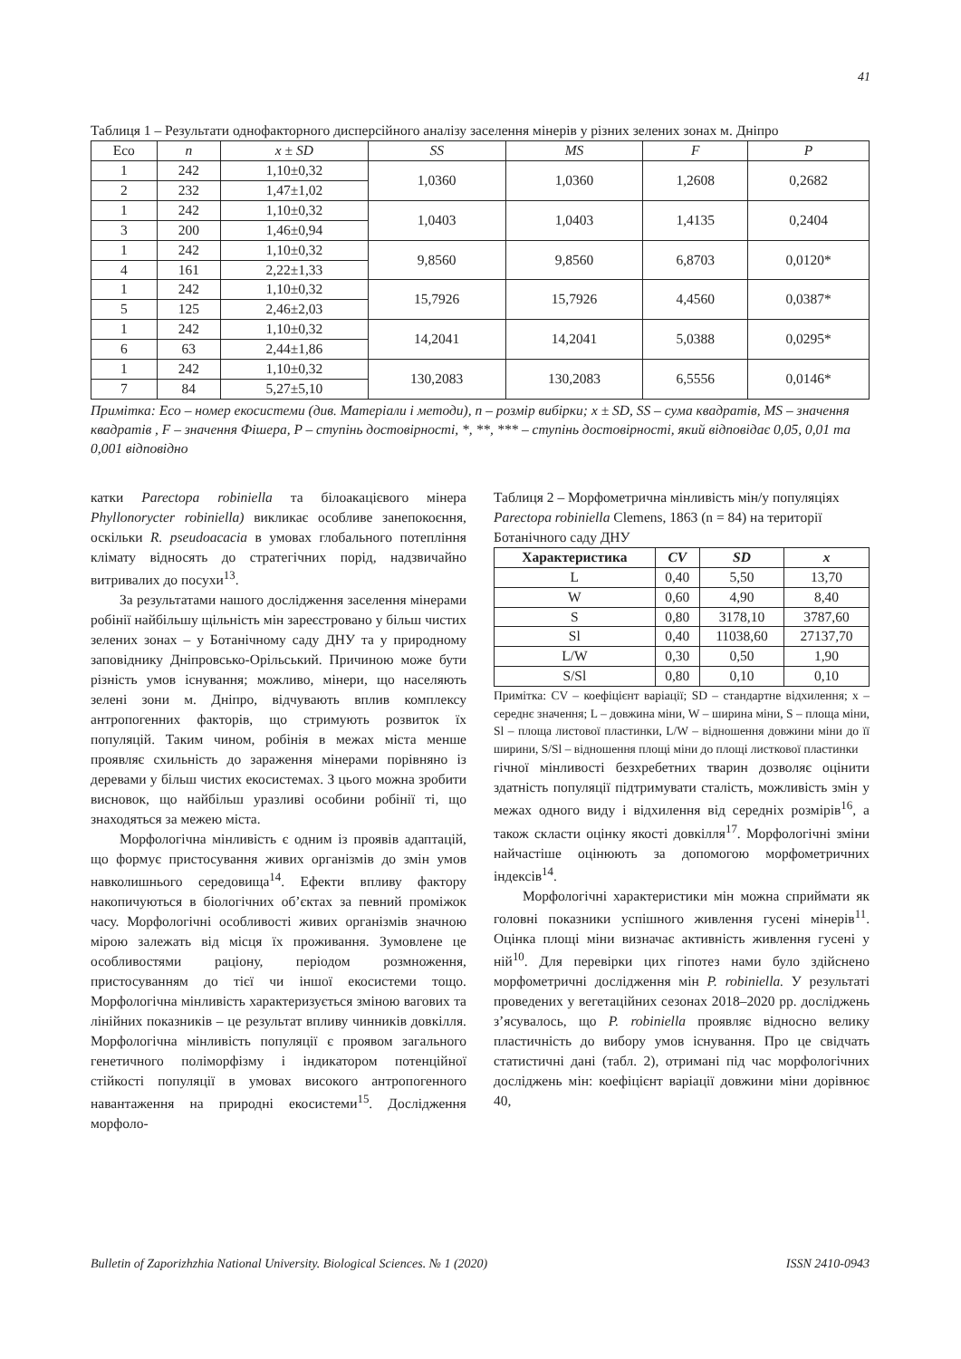41
Таблиця 1 – Результати однофакторного дисперсійного аналізу заселення мінерів у різних зелених зонах м. Дніпро
| Eco | n | x ± SD | SS | MS | F | P |
| --- | --- | --- | --- | --- | --- | --- |
| 1 | 242 | 1,10±0,32 | 1,0360 | 1,0360 | 1,2608 | 0,2682 |
| 2 | 232 | 1,47±1,02 | | | | |
| 1 | 242 | 1,10±0,32 | 1,0403 | 1,0403 | 1,4135 | 0,2404 |
| 3 | 200 | 1,46±0,94 | | | | |
| 1 | 242 | 1,10±0,32 | 9,8560 | 9,8560 | 6,8703 | 0,0120* |
| 4 | 161 | 2,22±1,33 | | | | |
| 1 | 242 | 1,10±0,32 | 15,7926 | 15,7926 | 4,4560 | 0,0387* |
| 5 | 125 | 2,46±2,03 | | | | |
| 1 | 242 | 1,10±0,32 | 14,2041 | 14,2041 | 5,0388 | 0,0295* |
| 6 | 63 | 2,44±1,86 | | | | |
| 1 | 242 | 1,10±0,32 | 130,2083 | 130,2083 | 6,5556 | 0,0146* |
| 7 | 84 | 5,27±5,10 | | | | |
Примітка: Eco – номер екосистеми (див. Матеріали і методи), n – розмір вибірки; x ± SD, SS – сума квадратів, MS – значення квадратів , F – значення Фішера, P – ступінь достовірності, *, **, *** – ступінь достовірності, який відповідає 0,05, 0,01 та 0,001 відповідно
катки Parectopa robiniella та білоакацієвого мінера Phyllonorycter robiniella) викликає особливе занепокоєння, оскільки R. pseudoacacia в умовах глобального потепління клімату відносять до стратегічних порід, надзвичайно витривалих до посухи<sup>13</sup>.
За результатами нашого дослідження заселення мінерами робінії найбільшу щільність мін зареєстровано у більш чистих зелених зонах – у Ботанічному саду ДНУ та у природному заповіднику Дніпровсько-Орільський. Причиною може бути різність умов існування; можливо, мінери, що населяють зелені зони м. Дніпро, відчувають вплив комплексу антропогенних факторів, що стримують розвиток їх популяцій. Таким чином, робінія в межах міста менше проявляє схильність до зараження мінерами порівняно із деревами у більш чистих екосистемах. З цього можна зробити висновок, що найбільш уразливі особини робінії ті, що знаходяться за межею міста.
Морфологічна мінливість є одним із проявів адаптацій, що формує пристосування живих організмів до змін умов навколишнього середовища<sup>14</sup>. Ефекти впливу фактору накопичуються в біологічних об’єктах за певний проміжок часу. Морфологічні особливості живих організмів значною мірою залежать від місця їх проживання. Зумовлене це особливостями раціону, періодом розмноження, пристосуванням до тієї чи іншої екосистеми тощо. Морфологічна мінливість характеризується зміною вагових та лінійних показників – це результат впливу чинників довкілля. Морфологічна мінливість популяції є проявом загального генетичного поліморфізму і індикатором потенційної стійкості популяції в умовах високого антропогенного навантаження на природні екосистеми<sup>15</sup>. Дослідження морфоло-
Таблиця 2 – Морфометрична мінливість мін/у популяціях Parectopa robiniella Clemens, 1863 (n = 84) на території Ботанічного саду ДНУ
| Характеристика | CV | SD | x |
| --- | --- | --- | --- |
| L | 0,40 | 5,50 | 13,70 |
| W | 0,60 | 4,90 | 8,40 |
| S | 0,80 | 3178,10 | 3787,60 |
| Sl | 0,40 | 11038,60 | 27137,70 |
| L/W | 0,30 | 0,50 | 1,90 |
| S/Sl | 0,80 | 0,10 | 0,10 |
Примітка: CV – коефіцієнт варіації; SD – стандартне відхилення; x – середнє значення; L – довжина міни, W – ширина міни, S – площа міни, Sl – площа листової пластинки, L/W – відношення довжини міни до її ширини, S/Sl – відношення площі міни до площі листкової пластинки
гічної мінливості безхребетних тварин дозволяє оцінити здатність популяції підтримувати сталість, можливість змін у межах одного виду і відхилення від середніх розмірів<sup>16</sup>, а також скласти оцінку якості довкілля<sup>17</sup>. Морфологічні зміни найчастіше оцінюють за допомогою морфометричних індексів<sup>14</sup>.
Морфологічні характеристики мін можна сприймати як головні показники успішного живлення гусені мінерів<sup>11</sup>. Оцінка площі міни визначає активність живлення гусені у ній<sup>10</sup>. Для перевірки цих гіпотез нами було здійснено морфометричні дослідження мін P. robiniella. У результаті проведених у вегетаційних сезонах 2018–2020 рр. досліджень з’ясувалось, що P. robiniella проявляє відносно велику пластичність до вибору умов існування. Про це свідчать статистичні дані (табл. 2), отримані під час морфологічних досліджень мін: коефіцієнт варіації довжини міни дорівнює 40,
Bulletin of Zaporizhzhia National University. Biological Sciences. № 1 (2020) ISSN 2410-0943